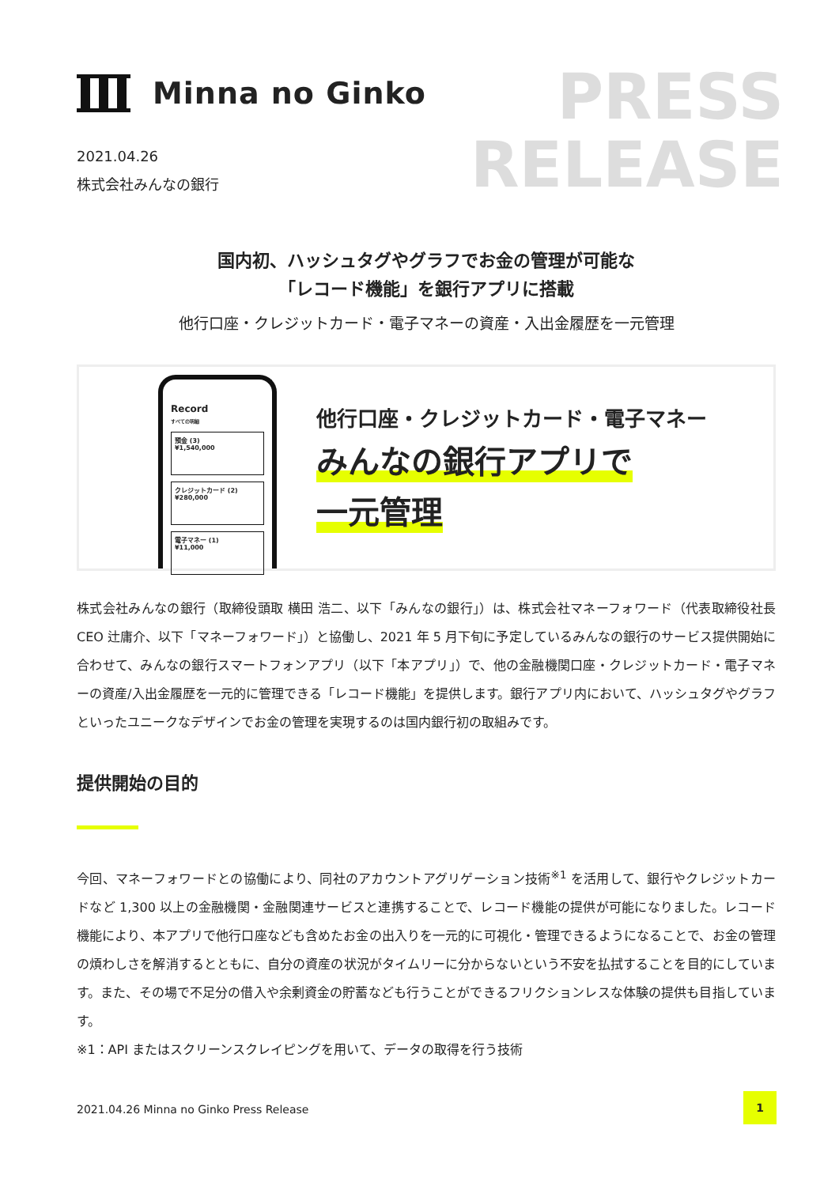Minna no Ginko
PRESS
RELEASE
2021.04.26
株式会社みんなの銀行
国内初、ハッシュタグやグラフでお金の管理が可能な
「レコード機能」を銀行アプリに搭載
他行口座・クレジットカード・電子マネーの資産・入出金履歴を一元管理
Record
すべての明細
預金 (3)
¥1,540,000
クレジットカード (2)
¥280,000
電子マネー (1)
¥11,000
他行口座・クレジットカード・電子マネー
みんなの銀行アプリで
一元管理
株式会社みんなの銀行（取締役頭取 横田 浩二、以下「みんなの銀行」）は、株式会社マネーフォワード（代表取締役社長 CEO 辻庸介、以下「マネーフォワード」）と協働し、2021 年 5 月下旬に予定しているみんなの銀行のサービス提供開始に合わせて、みんなの銀行スマートフォンアプリ（以下「本アプリ」）で、他の金融機関口座・クレジットカード・電子マネーの資産/入出金履歴を一元的に管理できる「レコード機能」を提供します。銀行アプリ内において、ハッシュタグやグラフといったユニークなデザインでお金の管理を実現するのは国内銀行初の取組みです。
提供開始の目的
今回、マネーフォワードとの協働により、同社のアカウントアグリゲーション技術<sup>※1</sup> を活用して、銀行やクレジットカードなど 1,300 以上の金融機関・金融関連サービスと連携することで、レコード機能の提供が可能になりました。レコード機能により、本アプリで他行口座なども含めたお金の出入りを一元的に可視化・管理できるようになることで、お金の管理の煩わしさを解消するとともに、自分の資産の状況がタイムリーに分からないという不安を払拭することを目的にしています。また、その場で不足分の借入や余剰資金の貯蓄なども行うことができるフリクションレスな体験の提供も目指しています。
※1：API またはスクリーンスクレイピングを用いて、データの取得を行う技術
2021.04.26 Minna no Ginko Press Release
1